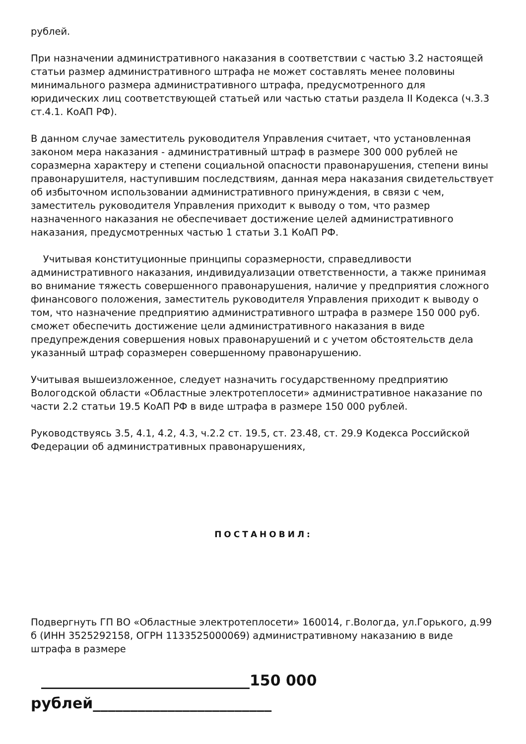рублей.
При назначении административного наказания в соответствии с частью 3.2 настоящей статьи размер административного штрафа не может составлять менее половины минимального размера административного штрафа, предусмотренного для юридических лиц соответствующей статьей или частью статьи раздела II Кодекса (ч.3.3 ст.4.1. КоАП РФ).
В данном случае заместитель руководителя Управления считает, что установленная законом мера наказания - административный штраф в размере 300 000 рублей не соразмерна характеру и степени социальной опасности правонарушения, степени вины правонарушителя, наступившим последствиям, данная мера наказания свидетельствует об избыточном использовании административного принуждения, в связи с чем, заместитель руководителя Управления приходит к выводу о том, что размер назначенного наказания не обеспечивает достижение целей административного наказания, предусмотренных частью 1 статьи 3.1 КоАП РФ.
Учитывая конституционные принципы соразмерности, справедливости административного наказания, индивидуализации ответственности, а также принимая во внимание тяжесть совершенного правонарушения, наличие у предприятия сложного финансового положения, заместитель руководителя Управления приходит к выводу о том, что назначение предприятию административного штрафа в размере 150 000 руб. сможет обеспечить достижение цели административного наказания в виде предупреждения совершения новых правонарушений и с учетом обстоятельств дела указанный штраф соразмерен совершенному правонарушению.
Учитывая вышеизложенное, следует назначить государственному предприятию Вологодской области «Областные электротеплосети» административное наказание по части 2.2 статьи 19.5 КоАП РФ в виде штрафа в размере 150 000 рублей.
Руководствуясь 3.5, 4.1, 4.2, 4.3, ч.2.2 ст. 19.5, ст. 23.48, ст. 29.9 Кодекса Российской Федерации об административных правонарушениях,
ПОСТАНОВИЛ:
Подвергнуть ГП ВО «Областные электротеплосети» 160014, г.Вологда, ул.Горького, д.99 б (ИНН 3525292158, ОГРН 1133525000069) административному наказанию в виде штрафа в размере
____________________________150 000
рублей________________________